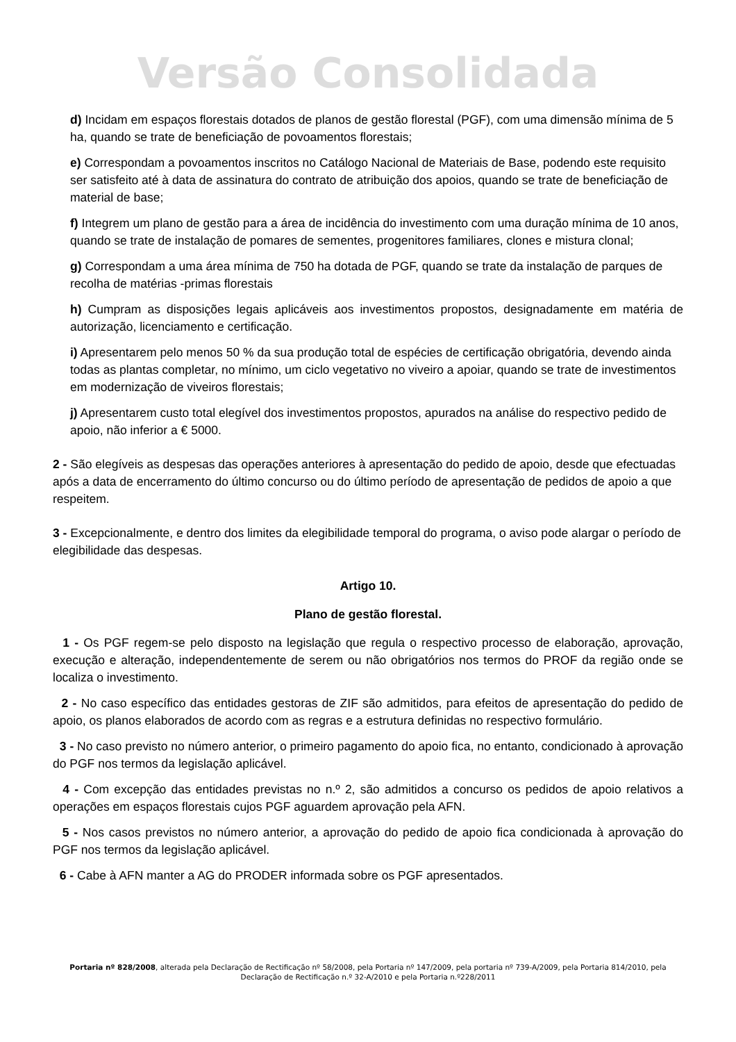Versão Consolidada
d) Incidam em espaços florestais dotados de planos de gestão florestal (PGF), com uma dimensão mínima de 5 ha, quando se trate de beneficiação de povoamentos florestais;
e) Correspondam a povoamentos inscritos no Catálogo Nacional de Materiais de Base, podendo este requisito ser satisfeito até à data de assinatura do contrato de atribuição dos apoios, quando se trate de beneficiação de material de base;
f) Integrem um plano de gestão para a área de incidência do investimento com uma duração mínima de 10 anos, quando se trate de instalação de pomares de sementes, progenitores familiares, clones e mistura clonal;
g) Correspondam a uma área mínima de 750 ha dotada de PGF, quando se trate da instalação de parques de recolha de matérias -primas florestais
h) Cumpram as disposições legais aplicáveis aos investimentos propostos, designadamente em matéria de autorização, licenciamento e certificação.
i) Apresentarem pelo menos 50 % da sua produção total de espécies de certificação obrigatória, devendo ainda todas as plantas completar, no mínimo, um ciclo vegetativo no viveiro a apoiar, quando se trate de investimentos em modernização de viveiros florestais;
j) Apresentarem custo total elegível dos investimentos propostos, apurados na análise do respectivo pedido de apoio, não inferior a € 5000.
2 - São elegíveis as despesas das operações anteriores à apresentação do pedido de apoio, desde que efectuadas após a data de encerramento do último concurso ou do último período de apresentação de pedidos de apoio a que respeitem.
3 - Excepcionalmente, e dentro dos limites da elegibilidade temporal do programa, o aviso pode alargar o período de elegibilidade das despesas.
Artigo 10.
Plano de gestão florestal.
1 - Os PGF regem-se pelo disposto na legislação que regula o respectivo processo de elaboração, aprovação, execução e alteração, independentemente de serem ou não obrigatórios nos termos do PROF da região onde se localiza o investimento.
2 - No caso específico das entidades gestoras de ZIF são admitidos, para efeitos de apresentação do pedido de apoio, os planos elaborados de acordo com as regras e a estrutura definidas no respectivo formulário.
3 - No caso previsto no número anterior, o primeiro pagamento do apoio fica, no entanto, condicionado à aprovação do PGF nos termos da legislação aplicável.
4 - Com excepção das entidades previstas no n.º 2, são admitidos a concurso os pedidos de apoio relativos a operações em espaços florestais cujos PGF aguardem aprovação pela AFN.
5 - Nos casos previstos no número anterior, a aprovação do pedido de apoio fica condicionada à aprovação do PGF nos termos da legislação aplicável.
6 - Cabe à AFN manter a AG do PRODER informada sobre os PGF apresentados.
Portaria nº 828/2008, alterada pela Declaração de Rectificação nº 58/2008, pela Portaria nº 147/2009, pela portaria nº 739-A/2009, pela Portaria 814/2010, pela Declaração de Rectificação n.º 32-A/2010 e pela Portaria n.º228/2011